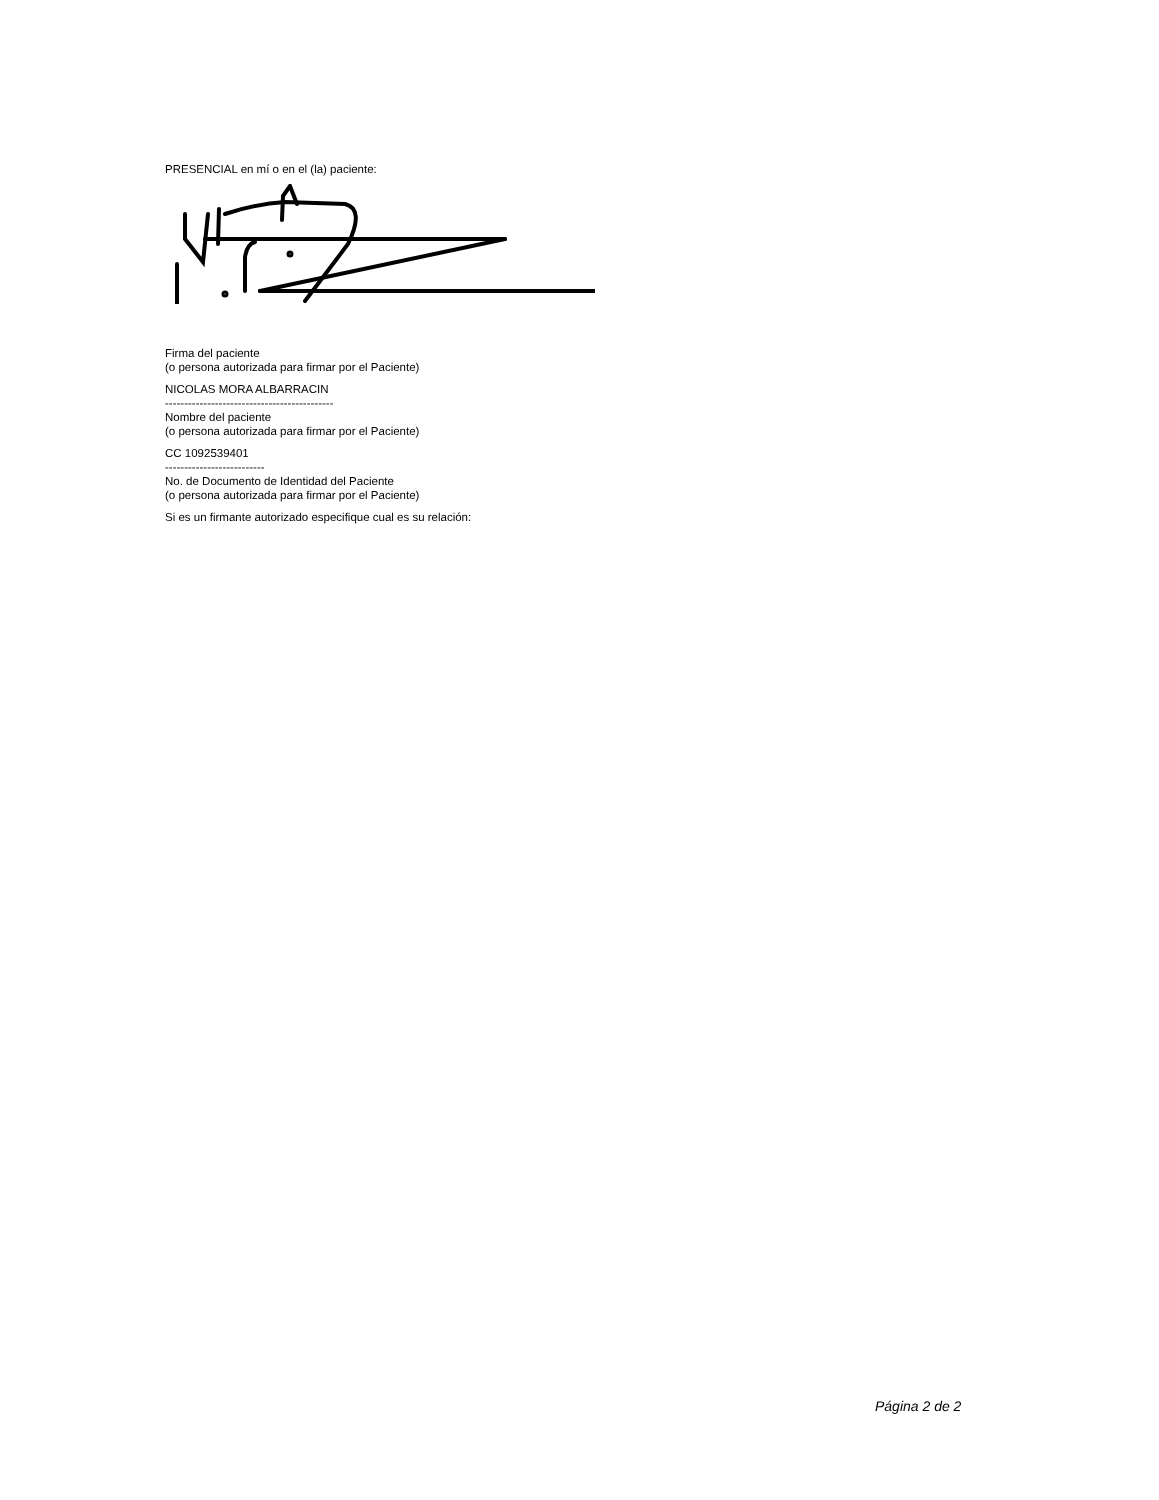PRESENCIAL en mí o en el (la) paciente:
Firma del paciente
(o persona autorizada para firmar por el Paciente)
NICOLAS MORA ALBARRACIN
--------------------------------------------
Nombre del paciente
(o persona autorizada para firmar por el Paciente)
CC 1092539401
--------------------------
No. de Documento de Identidad del Paciente
(o persona autorizada para firmar por el Paciente)
Si es un firmante autorizado especifique cual es su relación:
Página 2 de 2